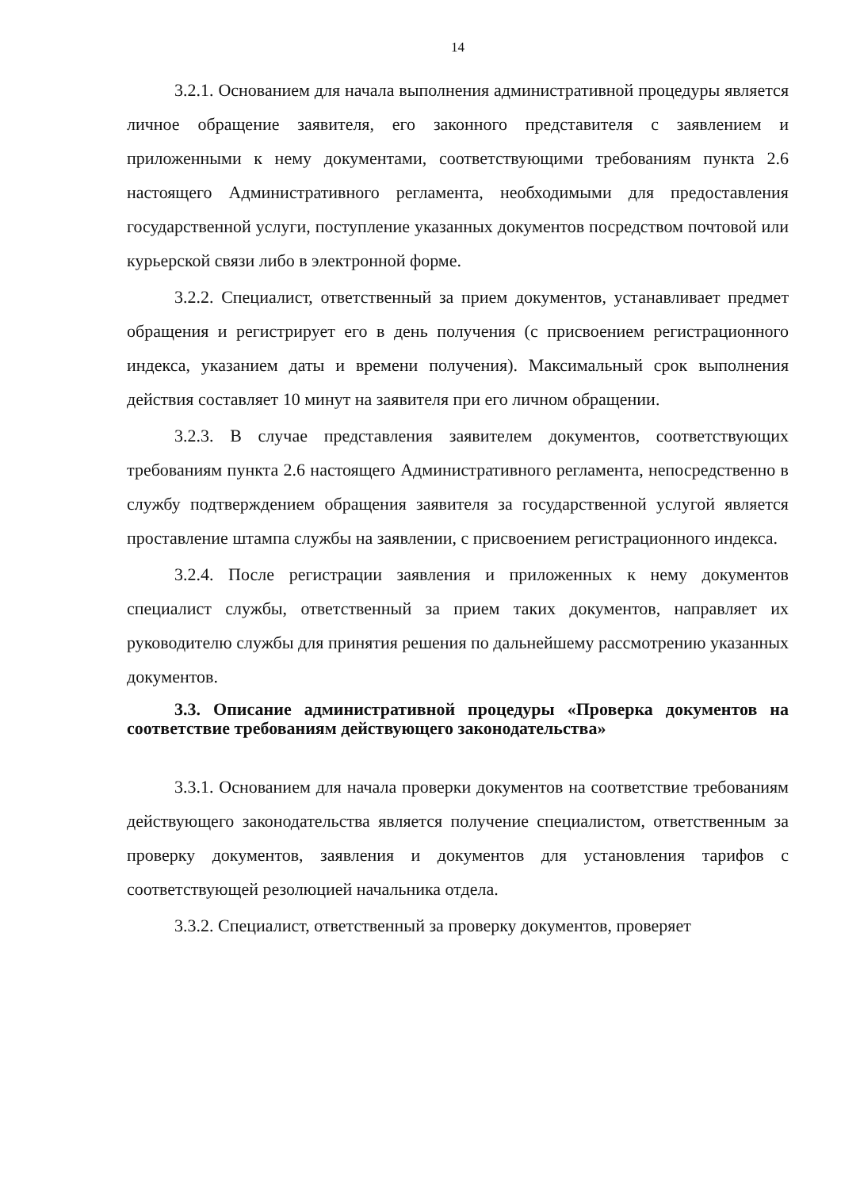14
3.2.1. Основанием для начала выполнения административной процедуры является личное обращение заявителя, его законного представителя с заявлением и приложенными к нему документами, соответствующими требованиям пункта 2.6 настоящего Административного регламента, необходимыми для предоставления государственной услуги, поступление указанных документов посредством почтовой или курьерской связи либо в электронной форме.
3.2.2. Специалист, ответственный за прием документов, устанавливает предмет обращения и регистрирует его в день получения (с присвоением регистрационного индекса, указанием даты и времени получения). Максимальный срок выполнения действия составляет 10 минут на заявителя при его личном обращении.
3.2.3. В случае представления заявителем документов, соответствующих требованиям пункта 2.6 настоящего Административного регламента, непосредственно в службу подтверждением обращения заявителя за государственной услугой является проставление штампа службы на заявлении, с присвоением регистрационного индекса.
3.2.4. После регистрации заявления и приложенных к нему документов специалист службы, ответственный за прием таких документов, направляет их руководителю службы для принятия решения по дальнейшему рассмотрению указанных документов.
3.3. Описание административной процедуры «Проверка документов на соответствие требованиям действующего законодательства»
3.3.1. Основанием для начала проверки документов на соответствие требованиям действующего законодательства является получение специалистом, ответственным за проверку документов, заявления и документов для установления тарифов с соответствующей резолюцией начальника отдела.
3.3.2. Специалист, ответственный за проверку документов, проверяет